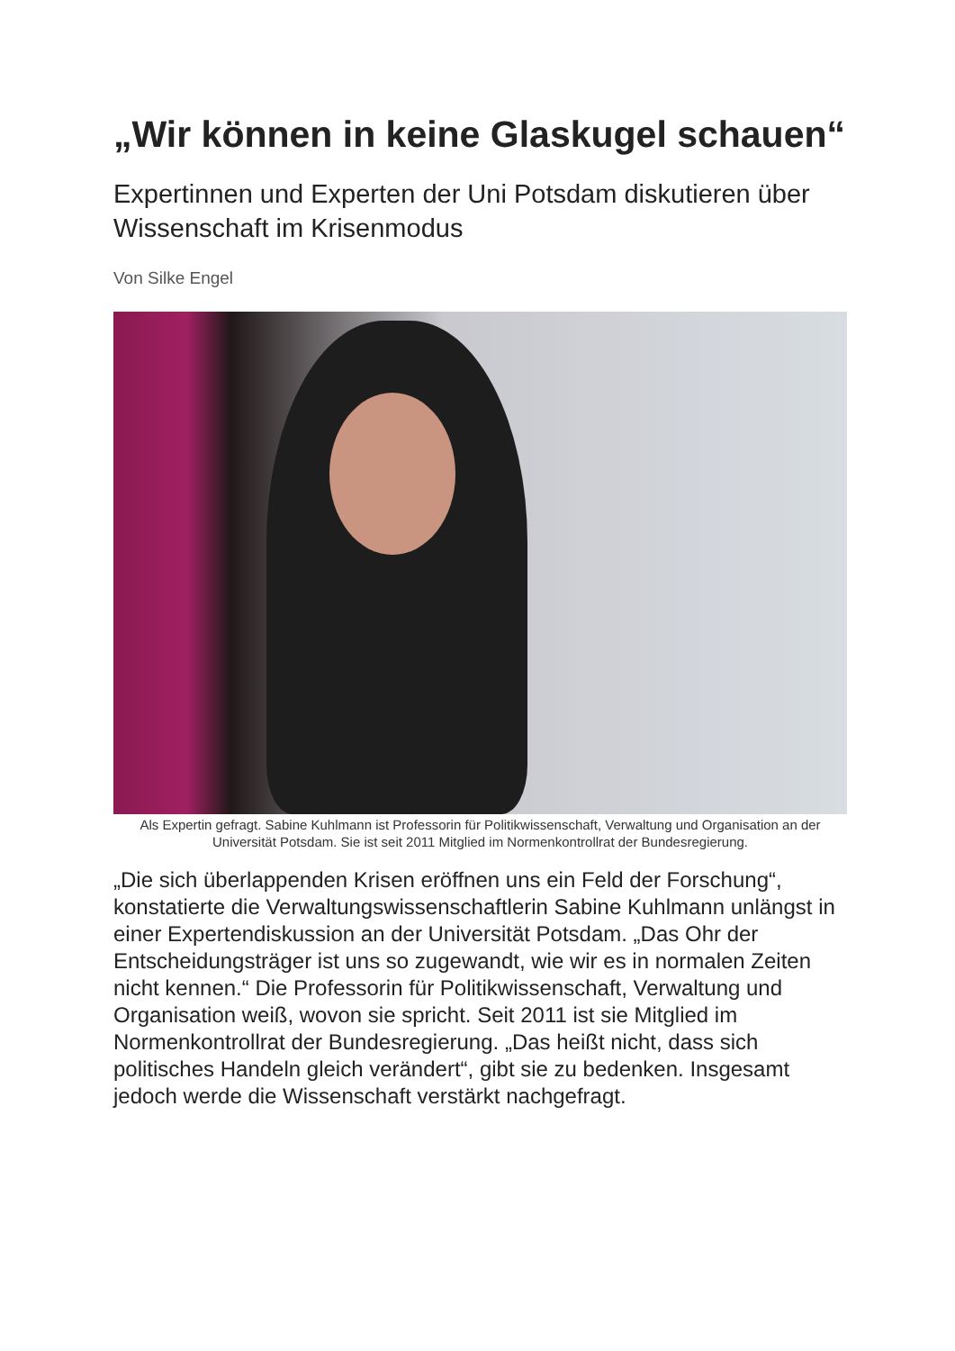„Wir können in keine Glaskugel schauen“
Expertinnen und Experten der Uni Potsdam diskutieren über Wissenschaft im Krisenmodus
Von Silke Engel
Als Expertin gefragt. Sabine Kuhlmann ist Professorin für Politikwissenschaft, Verwaltung und Organisation an der Universität Potsdam. Sie ist seit 2011 Mitglied im Normenkontrollrat der Bundesregierung.
„Die sich überlappenden Krisen eröffnen uns ein Feld der Forschung“, konstatierte die Verwaltungswissenschaftlerin Sabine Kuhlmann unlängst in einer Expertendiskussion an der Universität Potsdam. „Das Ohr der Entscheidungsträger ist uns so zugewandt, wie wir es in normalen Zeiten nicht kennen.“ Die Professorin für Politikwissenschaft, Verwaltung und Organisation weiß, wovon sie spricht. Seit 2011 ist sie Mitglied im Normenkontrollrat der Bundesregierung. „Das heißt nicht, dass sich politisches Handeln gleich verändert“, gibt sie zu bedenken. Insgesamt jedoch werde die Wissenschaft verstärkt nachgefragt.